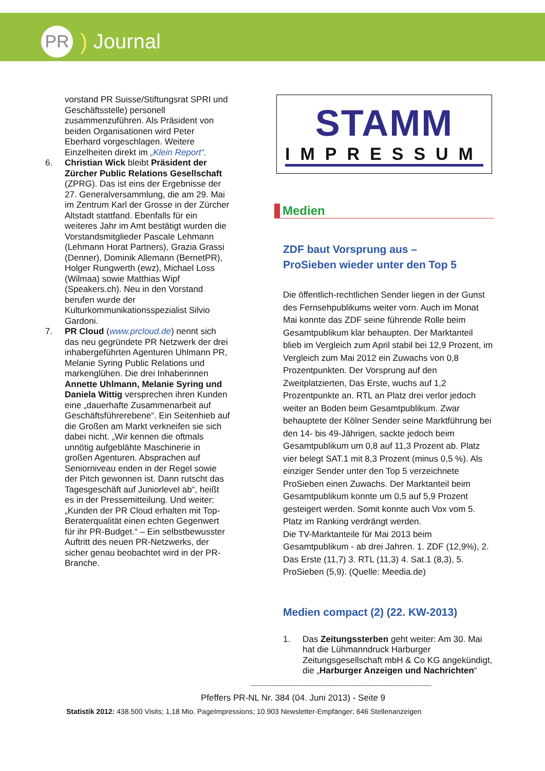PR
) Journal
vorstand PR Suisse/Stiftungsrat SPRI und Geschäftsstelle) personell zusammenzuführen. Als Präsident von beiden Organisationen wird Peter Eberhard vorgeschlagen. Weitere Einzelheiten direkt im „Klein Report“.
6. Christian Wick bleibt Präsident der Zürcher Public Relations Gesellschaft (ZPRG). Das ist eins der Ergebnisse der 27. Generalversammlung, die am 29. Mai im Zentrum Karl der Grosse in der Zürcher Altstadt stattfand. Ebenfalls für ein weiteres Jahr im Amt bestätigt wurden die Vorstandsmitglieder Pascale Lehmann (Lehmann Horat Partners), Grazia Grassi (Denner), Dominik Allemann (BernetPR), Holger Rungwerth (ewz), Michael Loss (Wilmaa) sowie Matthias Wipf (Speakers.ch). Neu in den Vorstand berufen wurde der Kulturkommunikationsspezialist Silvio Gardoni.
7. PR Cloud (www.prcloud.de) nennt sich das neu gegründete PR Netzwerk der drei inhabergeführten Agenturen Uhlmann PR, Melanie Syring Public Relations und markenglühen. Die drei Inhaberinnen Annette Uhlmann, Melanie Syring und Daniela Wittig versprechen ihren Kunden eine „dauerhafte Zusammenarbeit auf Geschäftsführerebene“. Ein Seitenhieb auf die Großen am Markt verkneifen sie sich dabei nicht. „Wir kennen die oftmals unnötig aufgeblähte Maschinerie in großen Agenturen. Absprachen auf Seniorniveau enden in der Regel sowie der Pitch gewonnen ist. Dann rutscht das Tagesgeschäft auf Juniorlevel ab“, heißt es in der Pressemitteilung. Und weiter: „Kunden der PR Cloud erhalten mit Top-Beraterqualität einen echten Gegenwert für ihr PR-Budget.“ – Ein selbstbewusster Auftritt des neuen PR-Netzwerks, der sicher genau beobachtet wird in der PR-Branche.
STAMM
IMPRESSUM
Medien
ZDF baut Vorsprung aus –
ProSieben wieder unter den Top 5
Die öffentlich-rechtlichen Sender liegen in der Gunst des Fernsehpublikums weiter vorn. Auch im Monat Mai konnte das ZDF seine führende Rolle beim Gesamtpublikum klar behaupten. Der Marktanteil blieb im Vergleich zum April stabil bei 12,9 Prozent, im Vergleich zum Mai 2012 ein Zuwachs von 0,8 Prozentpunkten. Der Vorsprung auf den Zweitplatzierten, Das Erste, wuchs auf 1,2 Prozentpunkte an. RTL an Platz drei verlor jedoch weiter an Boden beim Gesamtpublikum. Zwar behauptete der Kölner Sender seine Marktführung bei den 14- bis 49-Jährigen, sackte jedoch beim Gesamtpublikum um 0,8 auf 11,3 Prozent ab. Platz vier belegt SAT.1 mit 8,3 Prozent (minus 0,5 %). Als einziger Sender unter den Top 5 verzeichnete ProSieben einen Zuwachs. Der Marktanteil beim Gesamtpublikum konnte um 0,5 auf 5,9 Prozent gesteigert werden. Somit konnte auch Vox vom 5. Platz im Ranking verdrängt werden.
Die TV-Marktanteile für Mai 2013 beim Gesamtpublikum - ab drei Jahren. 1. ZDF (12,9%), 2. Das Erste (11,7) 3. RTL (11,3) 4. Sat.1 (8,3), 5. ProSieben (5,9). (Quelle: Meedia.de)
Medien compact (2) (22. KW-2013)
1. Das Zeitungssterben geht weiter: Am 30. Mai hat die Lühmanndruck Harburger Zeitungsgesellschaft mbH & Co KG angekündigt, die „Harburger Anzeigen und Nachrichten“
----------------------------------------------------------------------------------------
Pfeffers PR-NL Nr. 384 (04. Juni 2013) - Seite 9
Statistik 2012: 438.500 Visits; 1,18 Mio. PageImpressions; 10.903 Newsletter-Empfänger; 646 Stellenanzeigen